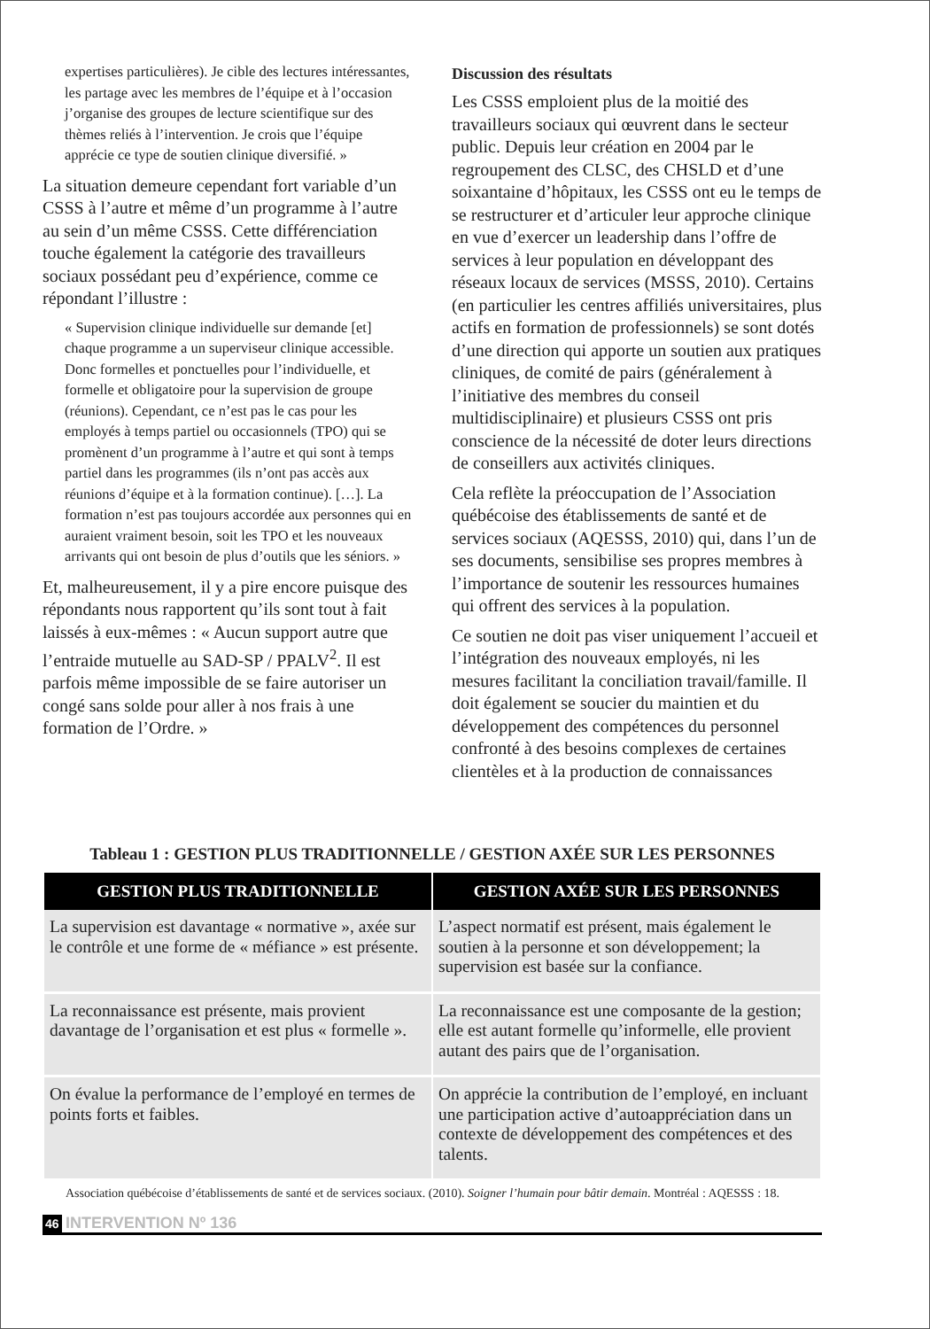expertises particulières). Je cible des lectures intéressantes, les partage avec les membres de l’équipe et à l’occasion j’organise des groupes de lecture scientifique sur des thèmes reliés à l’intervention. Je crois que l’équipe apprécie ce type de soutien clinique diversifié. »
La situation demeure cependant fort variable d’un CSSS à l’autre et même d’un programme à l’autre au sein d’un même CSSS. Cette différenciation touche également la catégorie des travailleurs sociaux possédant peu d’expérience, comme ce répondant l’illustre :
« Supervision clinique individuelle sur demande [et] chaque programme a un superviseur clinique accessible. Donc formelles et ponctuelles pour l’individuelle, et formelle et obligatoire pour la supervision de groupe (réunions). Cependant, ce n’est pas le cas pour les employés à temps partiel ou occasionnels (TPO) qui se promènent d’un programme à l’autre et qui sont à temps partiel dans les programmes (ils n’ont pas accès aux réunions d’équipe et à la formation continue). […]. La formation n’est pas toujours accordée aux personnes qui en auraient vraiment besoin, soit les TPO et les nouveaux arrivants qui ont besoin de plus d’outils que les séniors. »
Et, malheureusement, il y a pire encore puisque des répondants nous rapportent qu’ils sont tout à fait laissés à eux-mêmes : « Aucun support autre que l’entraide mutuelle au SAD-SP / PPALV<sup>2</sup>. Il est parfois même impossible de se faire autoriser un congé sans solde pour aller à nos frais à une formation de l’Ordre. »
Discussion des résultats
Les CSSS emploient plus de la moitié des travailleurs sociaux qui œuvrent dans le secteur public. Depuis leur création en 2004 par le regroupement des CLSC, des CHSLD et d’une soixantaine d’hôpitaux, les CSSS ont eu le temps de se restructurer et d’articuler leur approche clinique en vue d’exercer un leadership dans l’offre de services à leur population en développant des réseaux locaux de services (MSSS, 2010). Certains (en particulier les centres affiliés universitaires, plus actifs en formation de professionnels) se sont dotés d’une direction qui apporte un soutien aux pratiques cliniques, de comité de pairs (généralement à l’initiative des membres du conseil multidisciplinaire) et plusieurs CSSS ont pris conscience de la nécessité de doter leurs directions de conseillers aux activités cliniques.
Cela reflète la préoccupation de l’Association québécoise des établissements de santé et de services sociaux (AQESSS, 2010) qui, dans l’un de ses documents, sensibilise ses propres membres à l’importance de soutenir les ressources humaines qui offrent des services à la population.
Ce soutien ne doit pas viser uniquement l’accueil et l’intégration des nouveaux employés, ni les mesures facilitant la conciliation travail/famille. Il doit également se soucier du maintien et du développement des compétences du personnel confronté à des besoins complexes de certaines clientèles et à la production de connaissances
Tableau 1 : GESTION PLUS TRADITIONNELLE / GESTION AXÉE SUR LES PERSONNES
| GESTION PLUS TRADITIONNELLE | GESTION AXÉE SUR LES PERSONNES |
| --- | --- |
| La supervision est davantage « normative », axée sur le contrôle et une forme de « méfiance » est présente. | L’aspect normatif est présent, mais également le soutien à la personne et son développement; la supervision est basée sur la confiance. |
| La reconnaissance est présente, mais provient davantage de l’organisation et est plus « formelle ». | La reconnaissance est une composante de la gestion; elle est autant formelle qu’informelle, elle provient autant des pairs que de l’organisation. |
| On évalue la performance de l’employé en termes de points forts et faibles. | On apprécie la contribution de l’employé, en incluant une participation active d’autoappréciation dans un contexte de développement des compétences et des talents. |
Association québécoise d’établissements de santé et de services sociaux. (2010). Soigner l’humain pour bâtir demain. Montréal : AQESSS : 18.
46 INTERVENTION Nº 136